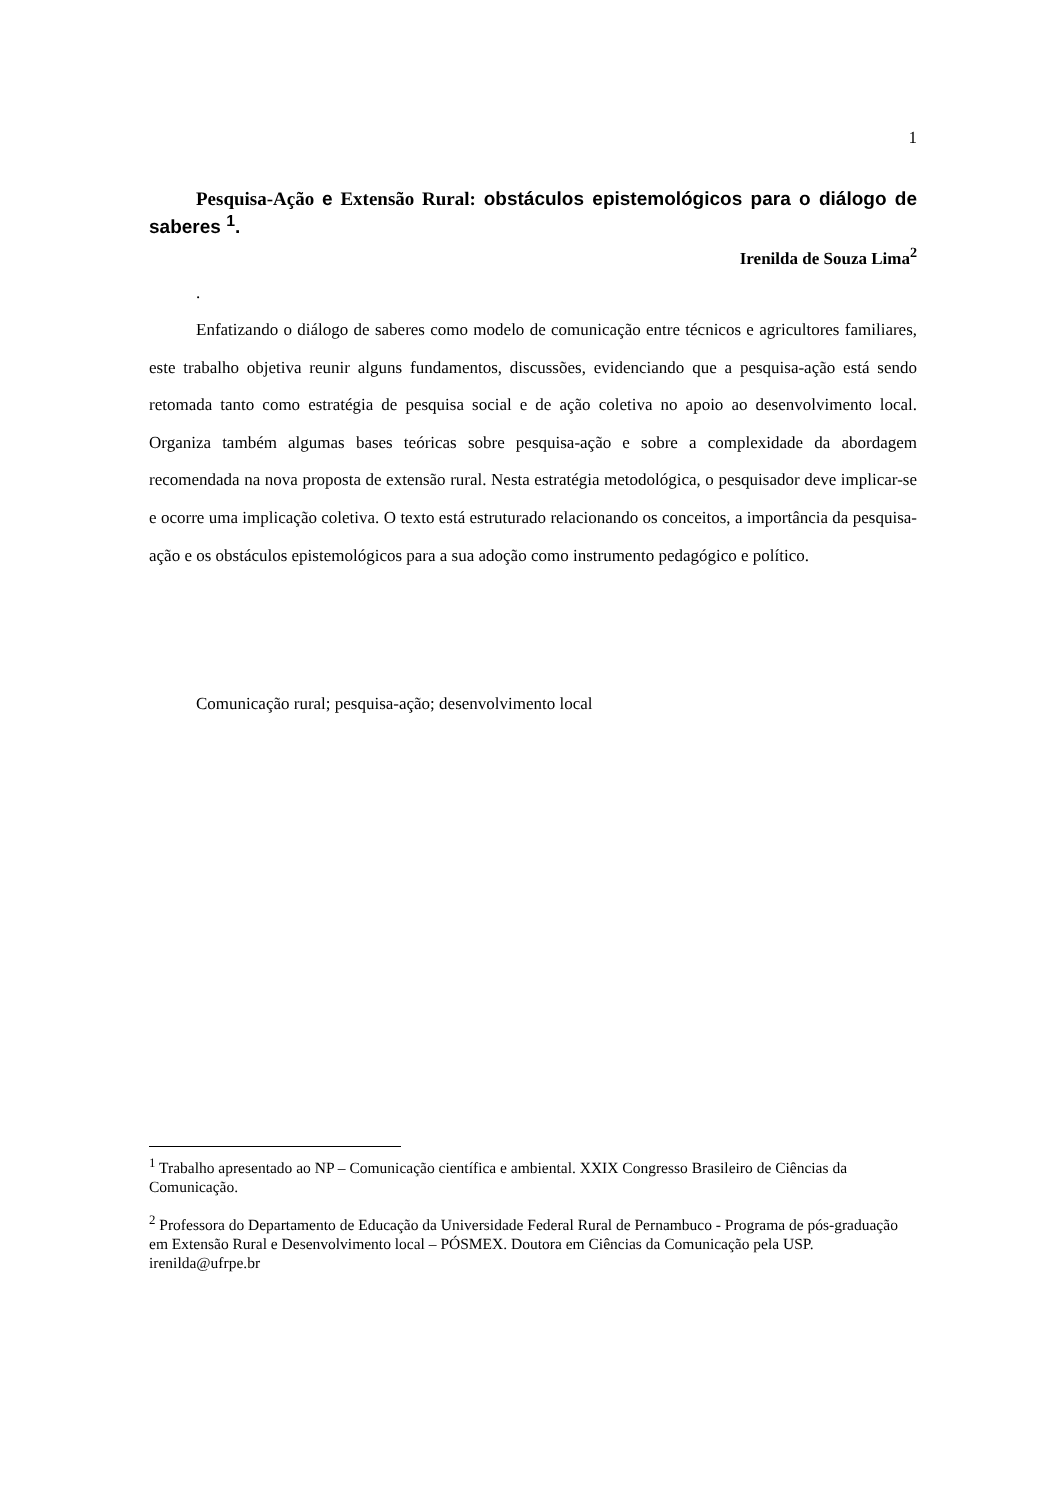1
Pesquisa-Ação e Extensão Rural: obstáculos epistemológicos para o diálogo de saberes <sup>1</sup>.
Irenilda de Souza Lima<sup>2</sup>
.
Enfatizando o diálogo de saberes como modelo de comunicação entre técnicos e agricultores familiares, este trabalho objetiva reunir alguns fundamentos, discussões, evidenciando que a pesquisa-ação está sendo retomada tanto como estratégia de pesquisa social e de ação coletiva no apoio ao desenvolvimento local. Organiza também algumas bases teóricas sobre pesquisa-ação e sobre a complexidade da abordagem recomendada na nova proposta de extensão rural. Nesta estratégia metodológica, o pesquisador deve implicar-se e ocorre uma implicação coletiva. O texto está estruturado relacionando os conceitos, a importância da pesquisa-ação e os obstáculos epistemológicos para a sua adoção como instrumento pedagógico e político.
Comunicação rural; pesquisa-ação; desenvolvimento local
<sup>1</sup> Trabalho apresentado ao NP – Comunicação científica e ambiental. XXIX Congresso Brasileiro de Ciências da Comunicação.
<sup>2</sup> Professora do Departamento de Educação da Universidade Federal Rural de Pernambuco - Programa de pós-graduação em Extensão Rural e Desenvolvimento local – PÓSMEX. Doutora em Ciências da Comunicação pela USP. irenilda@ufrpe.br